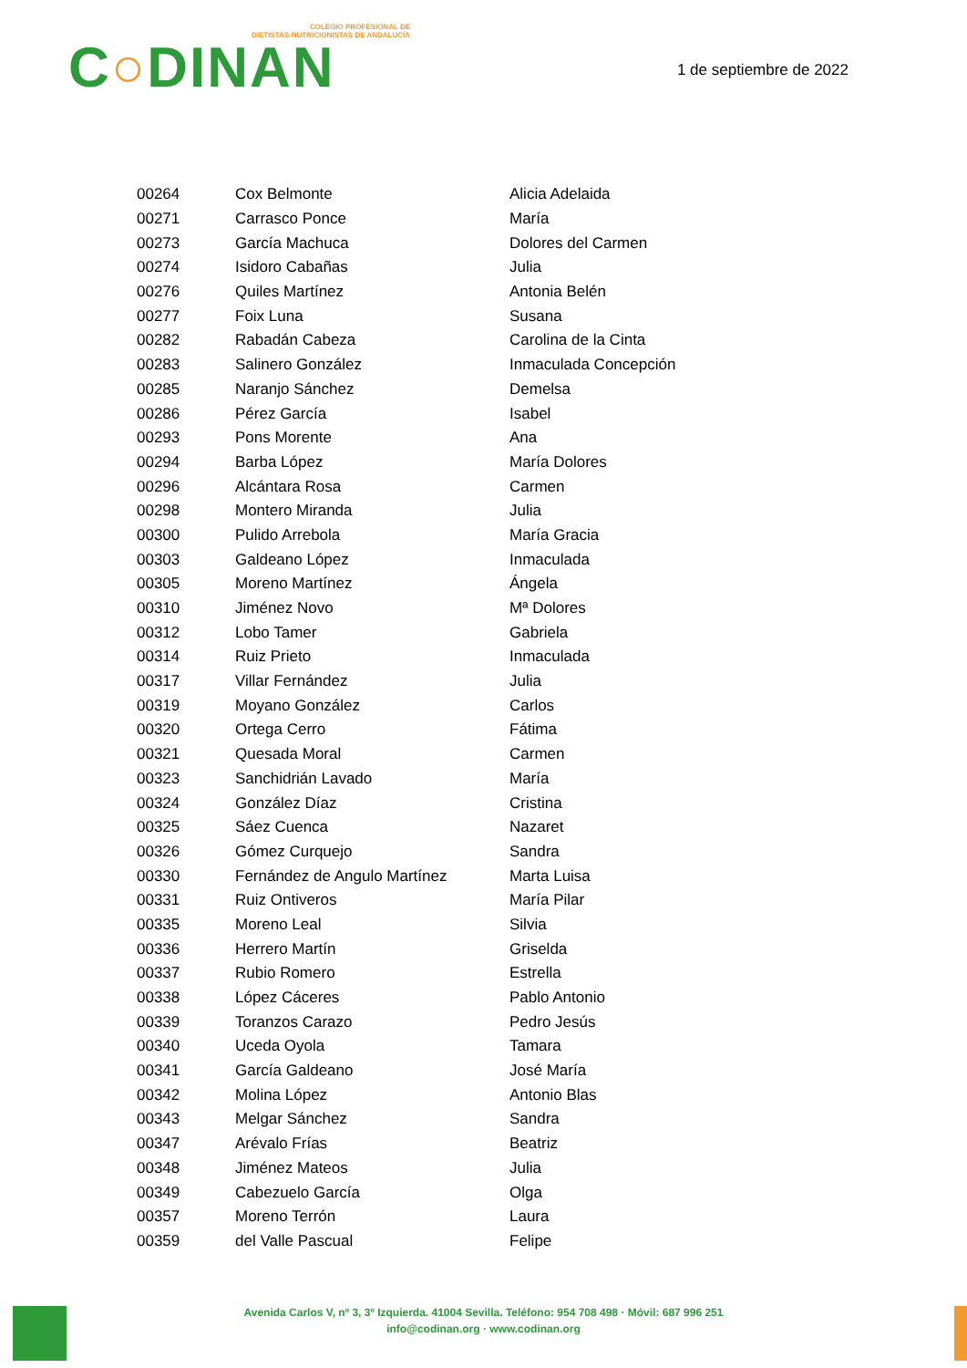COLEGIO PROFESIONAL DE
DIETISTAS-NUTRICIONISTAS DE ANDALUCÍA
C○DINAN
1 de septiembre de 2022
| 00264 | Cox Belmonte | Alicia Adelaida |
| 00271 | Carrasco Ponce | María |
| 00273 | García Machuca | Dolores del Carmen |
| 00274 | Isidoro Cabañas | Julia |
| 00276 | Quiles Martínez | Antonia Belén |
| 00277 | Foix Luna | Susana |
| 00282 | Rabadán Cabeza | Carolina de la Cinta |
| 00283 | Salinero González | Inmaculada Concepción |
| 00285 | Naranjo Sánchez | Demelsa |
| 00286 | Pérez García | Isabel |
| 00293 | Pons Morente | Ana |
| 00294 | Barba López | María Dolores |
| 00296 | Alcántara Rosa | Carmen |
| 00298 | Montero Miranda | Julia |
| 00300 | Pulido Arrebola | María Gracia |
| 00303 | Galdeano López | Inmaculada |
| 00305 | Moreno Martínez | Ángela |
| 00310 | Jiménez Novo | Mª Dolores |
| 00312 | Lobo Tamer | Gabriela |
| 00314 | Ruiz Prieto | Inmaculada |
| 00317 | Villar Fernández | Julia |
| 00319 | Moyano González | Carlos |
| 00320 | Ortega Cerro | Fátima |
| 00321 | Quesada Moral | Carmen |
| 00323 | Sanchidrián Lavado | María |
| 00324 | González Díaz | Cristina |
| 00325 | Sáez Cuenca | Nazaret |
| 00326 | Gómez Curquejo | Sandra |
| 00330 | Fernández de Angulo Martínez | Marta Luisa |
| 00331 | Ruiz Ontiveros | María Pilar |
| 00335 | Moreno Leal | Silvia |
| 00336 | Herrero Martín | Griselda |
| 00337 | Rubio Romero | Estrella |
| 00338 | López Cáceres | Pablo Antonio |
| 00339 | Toranzos Carazo | Pedro Jesús |
| 00340 | Uceda Oyola | Tamara |
| 00341 | García Galdeano | José María |
| 00342 | Molina López | Antonio Blas |
| 00343 | Melgar Sánchez | Sandra |
| 00347 | Arévalo Frías | Beatriz |
| 00348 | Jiménez Mateos | Julia |
| 00349 | Cabezuelo García | Olga |
| 00357 | Moreno Terrón | Laura |
| 00359 | del Valle Pascual | Felipe |
Avenida Carlos V, nº 3, 3º Izquierda. 41004 Sevilla. Teléfono: 954 708 498 · Móvil: 687 996 251
info@codinan.org · www.codinan.org